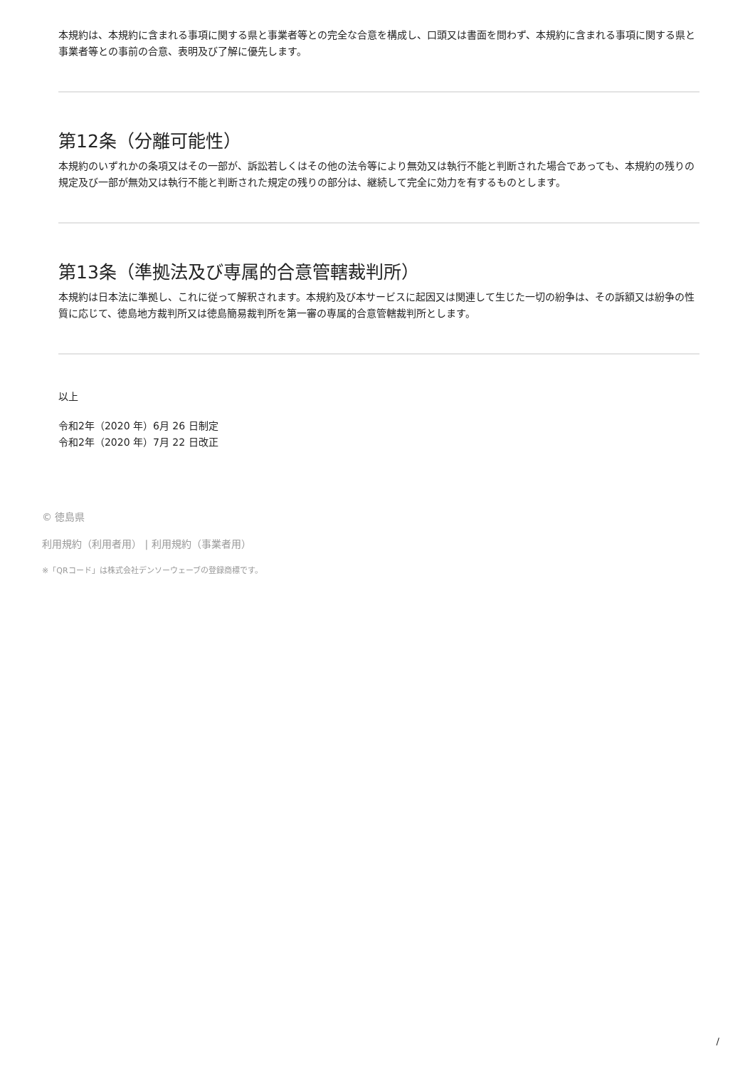本規約は、本規約に含まれる事項に関する県と事業者等との完全な合意を構成し、口頭又は書面を問わず、本規約に含まれる事項に関する県と事業者等との事前の合意、表明及び了解に優先します。
第12条（分離可能性）
本規約のいずれかの条項又はその一部が、訴訟若しくはその他の法令等により無効又は執行不能と判断された場合であっても、本規約の残りの規定及び一部が無効又は執行不能と判断された規定の残りの部分は、継続して完全に効力を有するものとします。
第13条（準拠法及び専属的合意管轄裁判所）
本規約は日本法に準拠し、これに従って解釈されます。本規約及び本サービスに起因又は関連して生じた一切の紛争は、その訴額又は紛争の性質に応じて、徳島地方裁判所又は徳島簡易裁判所を第一審の専属的合意管轄裁判所とします。
以上
令和2年（2020 年）6月 26 日制定
令和2年（2020 年）7月 22 日改正
© 徳島県
利用規約（利用者用） | 利用規約（事業者用）
※「QRコード」は株式会社デンソーウェーブの登録商標です。
/